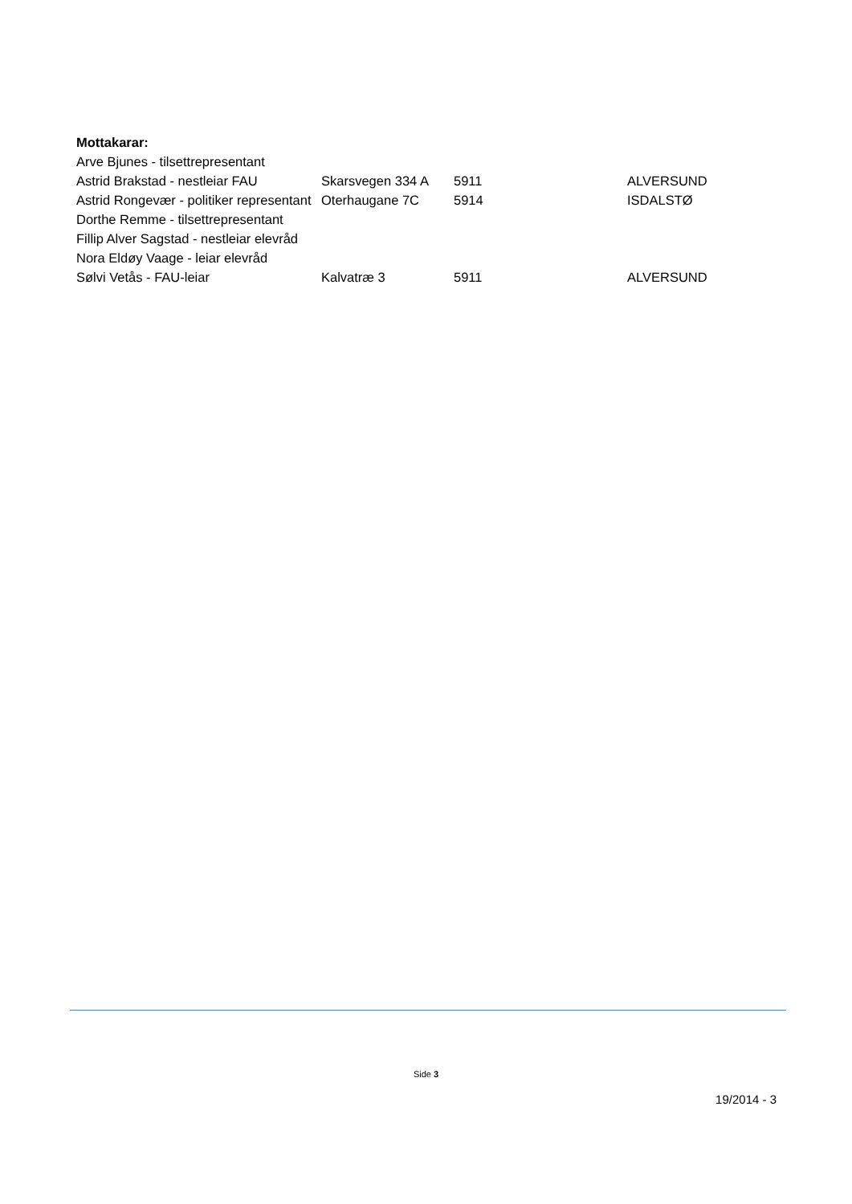Mottakarar:
| Arve Bjunes - tilsettrepresentant | | | |
| Astrid Brakstad - nestleiar FAU | Skarsvegen 334 A | 5911 | ALVERSUND |
| Astrid Rongevær - politiker representant | Oterhaugane 7C | 5914 | ISDALSTØ |
| Dorthe Remme - tilsettrepresentant | | | |
| Fillip Alver Sagstad - nestleiar elevråd | | | |
| Nora Eldøy Vaage - leiar elevråd | | | |
| Sølvi Vetås - FAU-leiar | Kalvatræ 3 | 5911 | ALVERSUND |
Side 3
19/2014 - 3